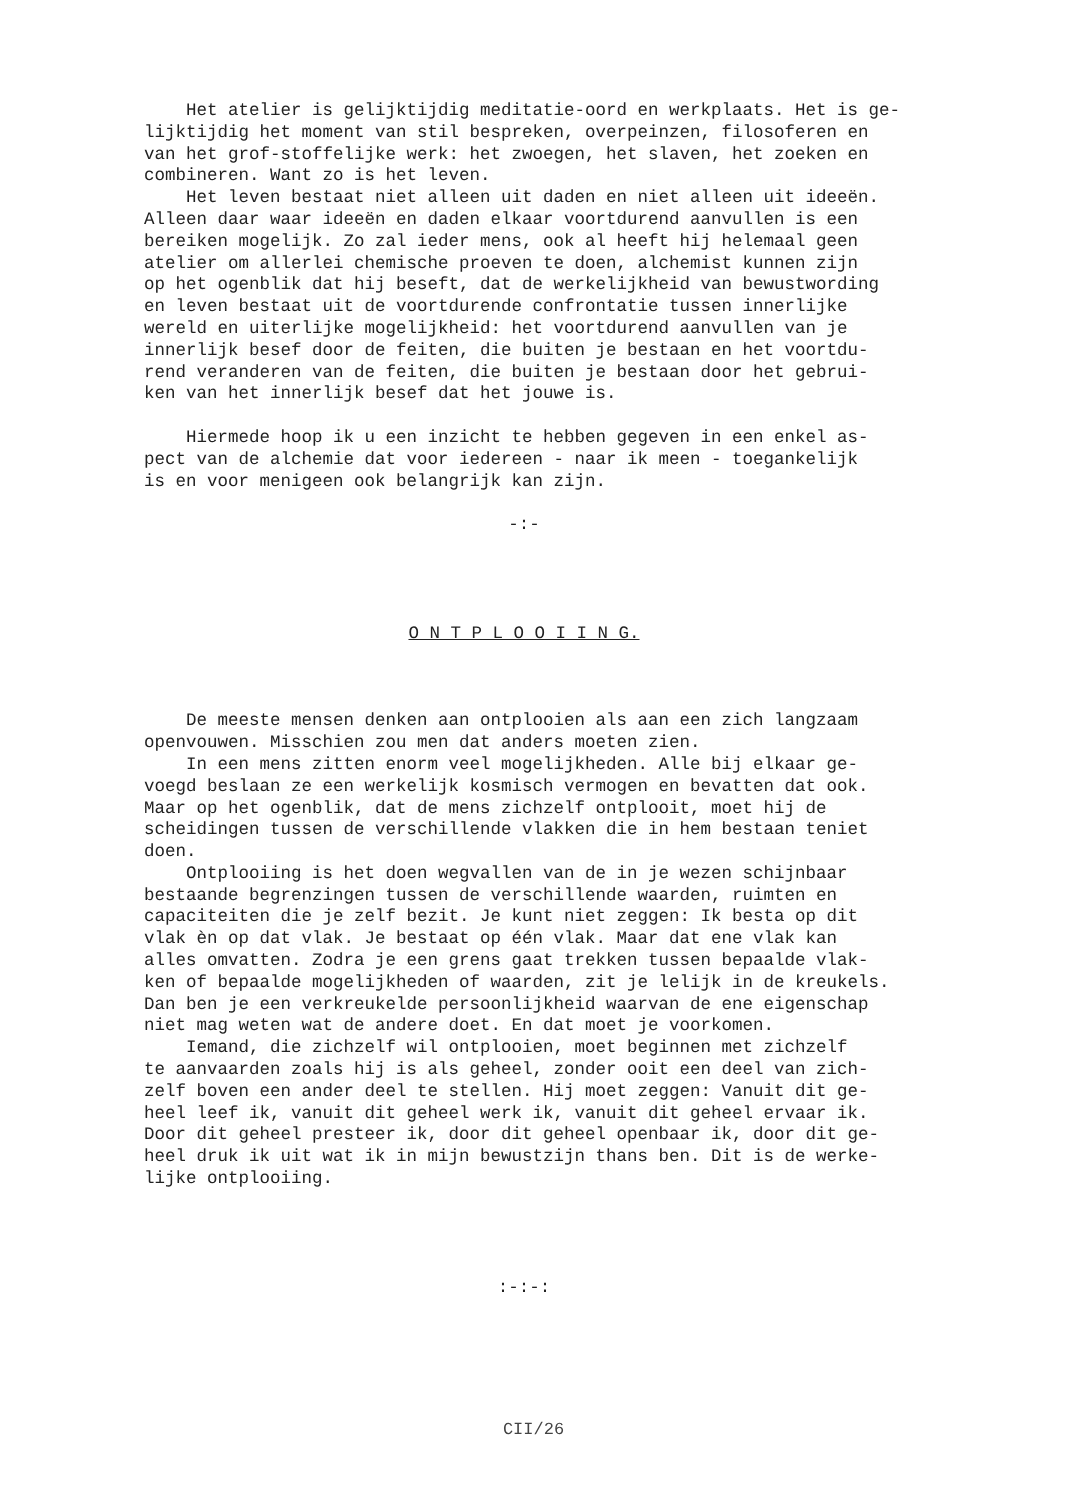Het atelier is gelijktijdig meditatie-oord en werkplaats. Het is ge- lijktijdig het moment van stil bespreken, overpeinzen, filosoferen en van het grof-stoffelijke werk: het zwoegen, het slaven, het zoeken en combineren. Want zo is het leven. Het leven bestaat niet alleen uit daden en niet alleen uit ideeën. Alleen daar waar ideeën en daden elkaar voortdurend aanvullen is een bereiken mogelijk. Zo zal ieder mens, ook al heeft hij helemaal geen atelier om allerlei chemische proeven te doen, alchemist kunnen zijn op het ogenblik dat hij beseft, dat de werkelijkheid van bewustwording en leven bestaat uit de voortdurende confrontatie tussen innerlijke wereld en uiterlijke mogelijkheid: het voortdurend aanvullen van je innerlijk besef door de feiten, die buiten je bestaan en het voortdu- rend veranderen van de feiten, die buiten je bestaan door het gebrui- ken van het innerlijk besef dat het jouwe is. Hiermede hoop ik u een inzicht te hebben gegeven in een enkel as- pect van de alchemie dat voor iedereen - naar ik meen - toegankelijk is en voor menigeen ook belangrijk kan zijn.
-:-
O N T P L O O I I N G.
De meeste mensen denken aan ontplooien als aan een zich langzaam openvouwen. Misschien zou men dat anders moeten zien. In een mens zitten enorm veel mogelijkheden. Alle bij elkaar ge- voegd beslaan ze een werkelijk kosmisch vermogen en bevatten dat ook. Maar op het ogenblik, dat de mens zichzelf ontplooit, moet hij de scheidingen tussen de verschillende vlakken die in hem bestaan teniet doen. Ontplooiing is het doen wegvallen van de in je wezen schijnbaar bestaande begrenzingen tussen de verschillende waarden, ruimten en capaciteiten die je zelf bezit. Je kunt niet zeggen: Ik besta op dit vlak èn op dat vlak. Je bestaat op één vlak. Maar dat ene vlak kan alles omvatten. Zodra je een grens gaat trekken tussen bepaalde vlak- ken of bepaalde mogelijkheden of waarden, zit je lelijk in de kreukels. Dan ben je een verkreukelde persoonlijkheid waarvan de ene eigenschap niet mag weten wat de andere doet. En dat moet je voorkomen. Iemand, die zichzelf wil ontplooien, moet beginnen met zichzelf te aanvaarden zoals hij is als geheel, zonder ooit een deel van zich- zelf boven een ander deel te stellen. Hij moet zeggen: Vanuit dit ge- heel leef ik, vanuit dit geheel werk ik, vanuit dit geheel ervaar ik. Door dit geheel presteer ik, door dit geheel openbaar ik, door dit ge- heel druk ik uit wat ik in mijn bewustzijn thans ben. Dit is de werke- lijke ontplooiing.
:-:-:
CII/26